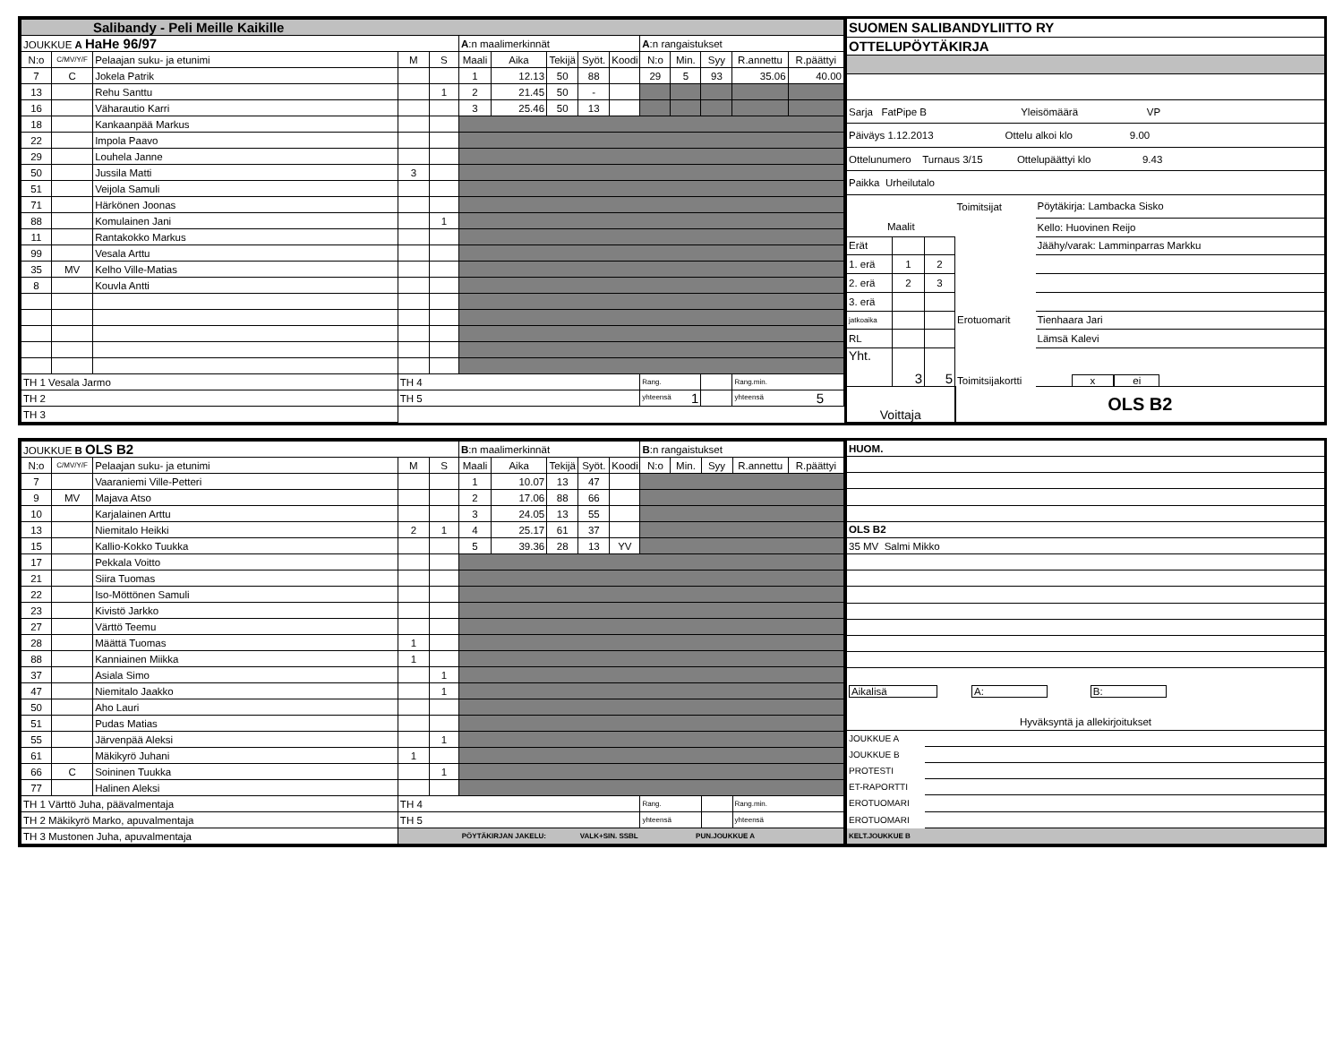| Salibandy - Peli Meille Kaikille | | | | | | | | | | | | | | |
| JOUKKUE A HaHe 96/97 | | | | | A :n maalimerkinnät | | | | | A :n rangaistukset | | | | |
| N:o | C/MV/Y/F | Pelaajan suku- ja etunimi | M | S | Maali | Aika | Tekijä | Syöt. | Koodi | N:o | Min. | Syy | R.annettu | R.päättyi |
| 7 | C | Jokela Patrik | | | 1 | 12.13 | 50 | 88 | | 29 | 5 | 93 | 35.06 | 40.00 |
| 13 | | Rehu Santtu | | 1 | 2 | 21.45 | 50 | - | | | | | | |
| 16 | | Väharautio Karri | | | 3 | 25.46 | 50 | 13 | | | | | | |
| 18 | | Kankaanpää Markus | | | | | | | | | | | | |
| 22 | | Impola Paavo | | | | | | | | | | | | |
| 29 | | Louhela Janne | | | | | | | | | | | | |
| 50 | | Jussila Matti | 3 | | | | | | | | | | | |
| 51 | | Veijola Samuli | | | | | | | | | | | | |
| 71 | | Härkönen Joonas | | | | | | | | | | | | |
| 88 | | Komulainen Jani | | 1 | | | | | | | | | | |
| 11 | | Rantakokko Markus | | | | | | | | | | | | |
| 99 | | Vesala Arttu | | | | | | | | | | | | |
| 35 | MV | Kelho Ville-Matias | | | | | | | | | | | | |
| 8 | | Kouvla Antti | | | | | | | | | | | | |
| TH 1 Vesala Jarmo | | | TH 4 | | | | | | | Rang. | | | Rang.min. | |
| TH 2 | | | TH 5 | | | | | | | yhteensä 1 | | | yhteensä 5 | |
| TH 3 | | | | | | | | | | | | | | |
| SUOMEN SALIBANDYLIITTO RY | | | | |
| OTTELUPÖYTÄKIRJA | | | | |
| Sarja FatPipe B Yleisömäärä VP | | | | |
| Päiväys 1.12.2013 Ottelu alkoi klo 9.00 | | | | |
| Ottelunumero Turnaus 3/15 Ottelupäättyi klo 9.43 | | | | |
| Paikka Urheilutalo | | | | |
| | | | Toimitsijat | Pöytäkirja: Lambacka Sisko |
| Maalit | | | | Kello: Huovinen Reijo |
| Erät | | | | Jäähy/varak: Lamminparras Markku |
| 1. erä | 1 | 2 | | |
| 2. erä | 2 | 3 | | |
| 3. erä | | | | |
| jatkoaika | | | Erotuomarit | Tienhaara Jari |
| RL | | | | Lämsä Kalevi |
| Yht. | 3 | 5 | Toimitsijakortti | x ei |
| Voittaja | | | OLS B2 | |
| JOUKKUE B OLS B2 | | | | | B :n maalimerkinnät | | | | | B :n rangaistukset | | | | |
| N:o | C/MV/Y/F | Pelaajan suku- ja etunimi | M | S | Maali | Aika | Tekijä | Syöt. | Koodi | N:o | Min. | Syy | R.annettu | R.päättyi |
| 7 | | Vaaraniemi Ville-Petteri | | | 1 | 10.07 | 13 | 47 | | | | | | |
| 9 | MV | Majava Atso | | | 2 | 17.06 | 88 | 66 | | | | | | |
| 10 | | Karjalainen Arttu | | | 3 | 24.05 | 13 | 55 | | | | | | |
| 13 | | Niemitalo Heikki | 2 | 1 | 4 | 25.17 | 61 | 37 | | | | | | |
| 15 | | Kallio-Kokko Tuukka | | | 5 | 39.36 | 28 | 13 | YV | | | | | |
| 17 | | Pekkala Voitto | | | | | | | | | | | | |
| 21 | | Siira Tuomas | | | | | | | | | | | | |
| 22 | | Iso-Möttönen Samuli | | | | | | | | | | | | |
| 23 | | Kivistö Jarkko | | | | | | | | | | | | |
| 27 | | Värttö Teemu | | | | | | | | | | | | |
| 28 | | Määttä Tuomas | 1 | | | | | | | | | | | |
| 88 | | Kanniainen Miikka | 1 | | | | | | | | | | | |
| 37 | | Asiala Simo | | 1 | | | | | | | | | | |
| 47 | | Niemitalo Jaakko | | 1 | | | | | | | | | | |
| 50 | | Aho Lauri | | | | | | | | | | | | |
| 51 | | Pudas Matias | | | | | | | | | | | | |
| 55 | | Järvenpää Aleksi | | 1 | | | | | | | | | | |
| 61 | | Mäkikyrö Juhani | 1 | | | | | | | | | | | |
| 66 | C | Soininen Tuukka | | 1 | | | | | | | | | | |
| 77 | | Halinen Aleksi | | | | | | | | | | | | |
| TH 1 Värttö Juha, päävalmentaja | | | TH 4 | | | | | | | Rang. | | | Rang.min. | |
| TH 2 Mäkikyrö Marko, apuvalmentaja | | | TH 5 | | | | | | | yhteensä | | | yhteensä | |
| TH 3 Mustonen Juha, apuvalmentaja | | | PÖYTÄKIRJAN JAKELU: VALK+SIN. SSBL PUN.JOUKKUE A | | | | | | | | | | | |
| HUOM. | |
| OLS B2 | |
| 35 MV Salmi Mikko | |
| Aikalisä A: B: | |
| Hyväksyntä ja allekirjoitukset | |
| JOUKKUE A | |
| JOUKKUE B | |
| PROTESTI | |
| ET-RAPORTTI | |
| EROTUOMARI | |
| EROTUOMARI | |
| KELT.JOUKKUE B | |